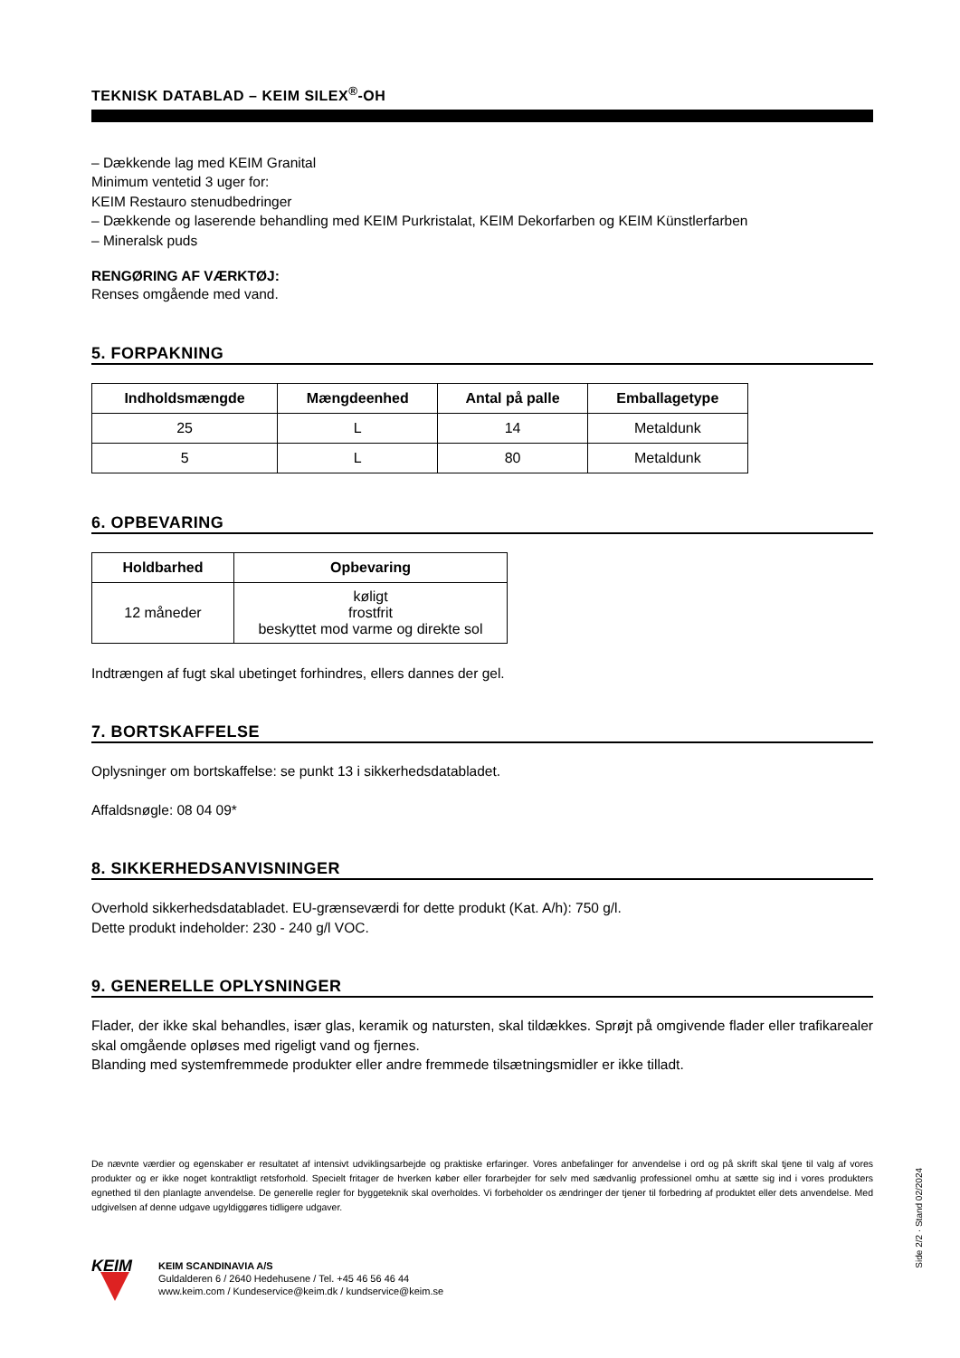TEKNISK DATABLAD – KEIM SILEX<sup>®</sup>-OH
– Dækkende lag med KEIM Granital
Minimum ventetid 3 uger for:
KEIM Restauro stenudbedringer
– Dækkende og laserende behandling med KEIM Purkristalat, KEIM Dekorfarben og KEIM Künstlerfarben
– Mineralsk puds
RENGØRING AF VÆRKTØJ:
Renses omgående med vand.
5. FORPAKNING
| Indholdsmængde | Mængdeenhed | Antal på palle | Emballagetype |
| --- | --- | --- | --- |
| 25 | L | 14 | Metaldunk |
| 5 | L | 80 | Metaldunk |
6. OPBEVARING
| Holdbarhed | Opbevaring |
| --- | --- |
| 12 måneder | køligt frostfrit beskyttet mod varme og direkte sol |
Indtrængen af fugt skal ubetinget forhindres, ellers dannes der gel.
7. BORTSKAFFELSE
Oplysninger om bortskaffelse: se punkt 13 i sikkerhedsdatabladet.
Affaldsnøgle: 08 04 09*
8. SIKKERHEDSANVISNINGER
Overhold sikkerhedsdatabladet. EU-grænseværdi for dette produkt (Kat. A/h): 750 g/l.
Dette produkt indeholder: 230 - 240 g/l VOC.
9. GENERELLE OPLYSNINGER
Flader, der ikke skal behandles, især glas, keramik og natursten, skal tildækkes. Sprøjt på omgivende flader eller trafikarealer skal omgående opløses med rigeligt vand og fjernes.
Blanding med systemfremmede produkter eller andre fremmede tilsætningsmidler er ikke tilladt.
De nævnte værdier og egenskaber er resultatet af intensivt udviklingsarbejde og praktiske erfaringer. Vores anbefalinger for anvendelse i ord og på skrift skal tjene til valg af vores produkter og er ikke noget kontraktligt retsforhold. Specielt fritager de hverken køber eller forarbejder for selv med sædvanlig professionel omhu at sætte sig ind i vores produkters egnethed til den planlagte anvendelse. De generelle regler for byggeteknik skal overholdes. Vi forbeholder os ændringer der tjener til forbedring af produktet eller dets anvendelse. Med udgivelsen af denne udgave ugyldiggøres tidligere udgaver.
KEIM
KEIM SCANDINAVIA A/S
Guldalderen 6 / 2640 Hedehusene / Tel. +45 46 56 46 44
www.keim.com / Kundeservice@keim.dk / kundservice@keim.se
Side 2/2 · Stand 02/2024